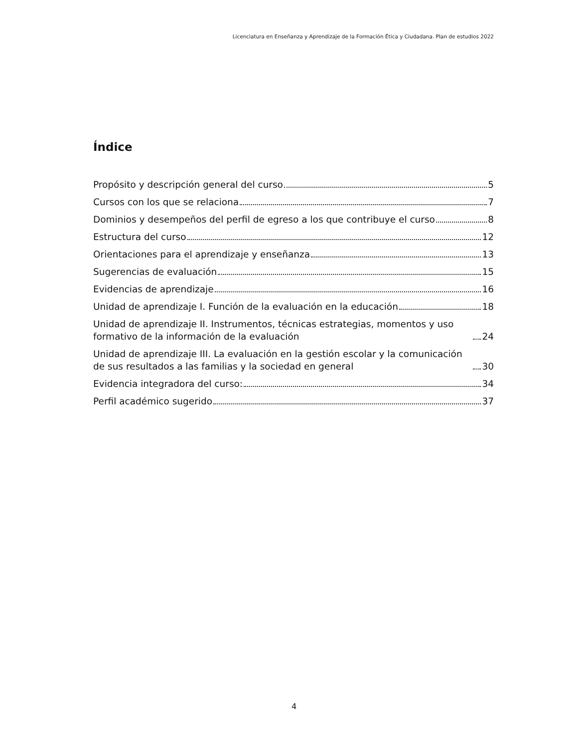Licenciatura en Enseñanza y Aprendizaje de la Formación Ética y Ciudadana. Plan de estudios 2022
Índice
Propósito y descripción general del curso 5
Cursos con los que se relaciona 7
Dominios y desempeños del perfil de egreso a los que contribuye el curso 8
Estructura del curso 12
Orientaciones para el aprendizaje y enseñanza 13
Sugerencias de evaluación 15
Evidencias de aprendizaje 16
Unidad de aprendizaje I. Función de la evaluación en la educación 18
Unidad de aprendizaje II. Instrumentos, técnicas estrategias, momentos y uso formativo de la información de la evaluación 24
Unidad de aprendizaje III. La evaluación en la gestión escolar y la comunicación de sus resultados a las familias y la sociedad en general 30
Evidencia integradora del curso: 34
Perfil académico sugerido 37
4